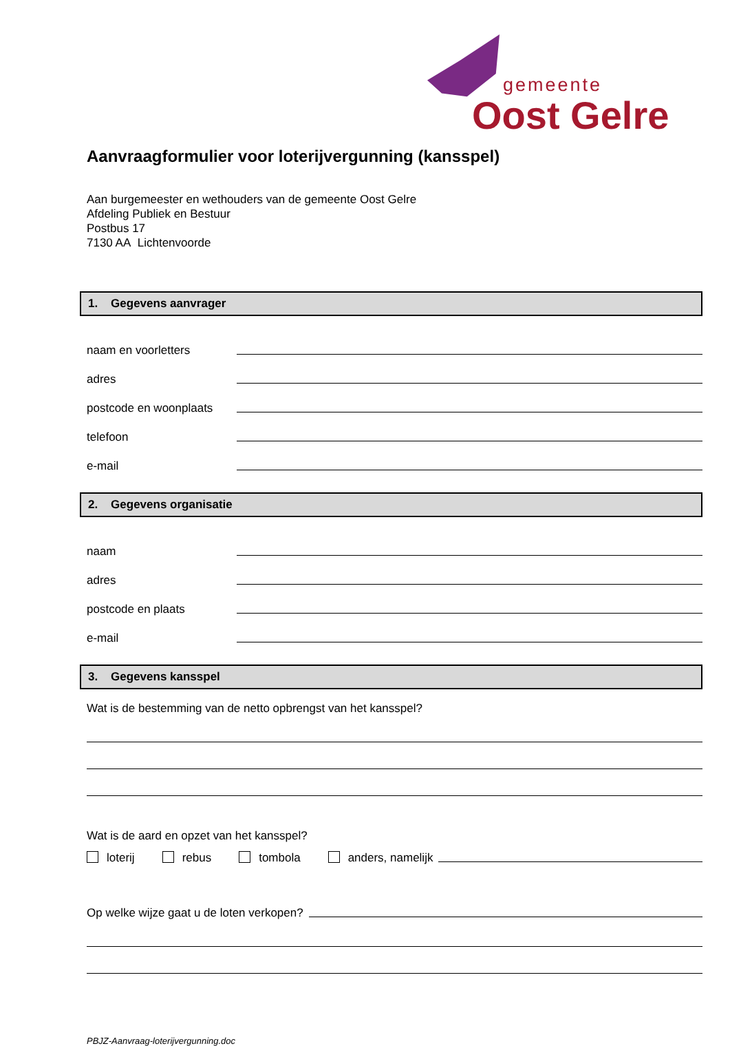gemeente
Oost Gelre
Aanvraagformulier voor loterijvergunning (kansspel)
Aan burgemeester en wethouders van de gemeente Oost Gelre
Afdeling Publiek en Bestuur
Postbus 17
7130 AA Lichtenvoorde
1. Gegevens aanvrager
naam en voorletters
adres
postcode en woonplaats
telefoon
e-mail
2. Gegevens organisatie
naam
adres
postcode en plaats
e-mail
3. Gegevens kansspel
Wat is de bestemming van de netto opbrengst van het kansspel?
Wat is de aard en opzet van het kansspel?
loterij rebus tombola anders, namelijk
Op welke wijze gaat u de loten verkopen?
PBJZ-Aanvraag-loterijvergunning.doc